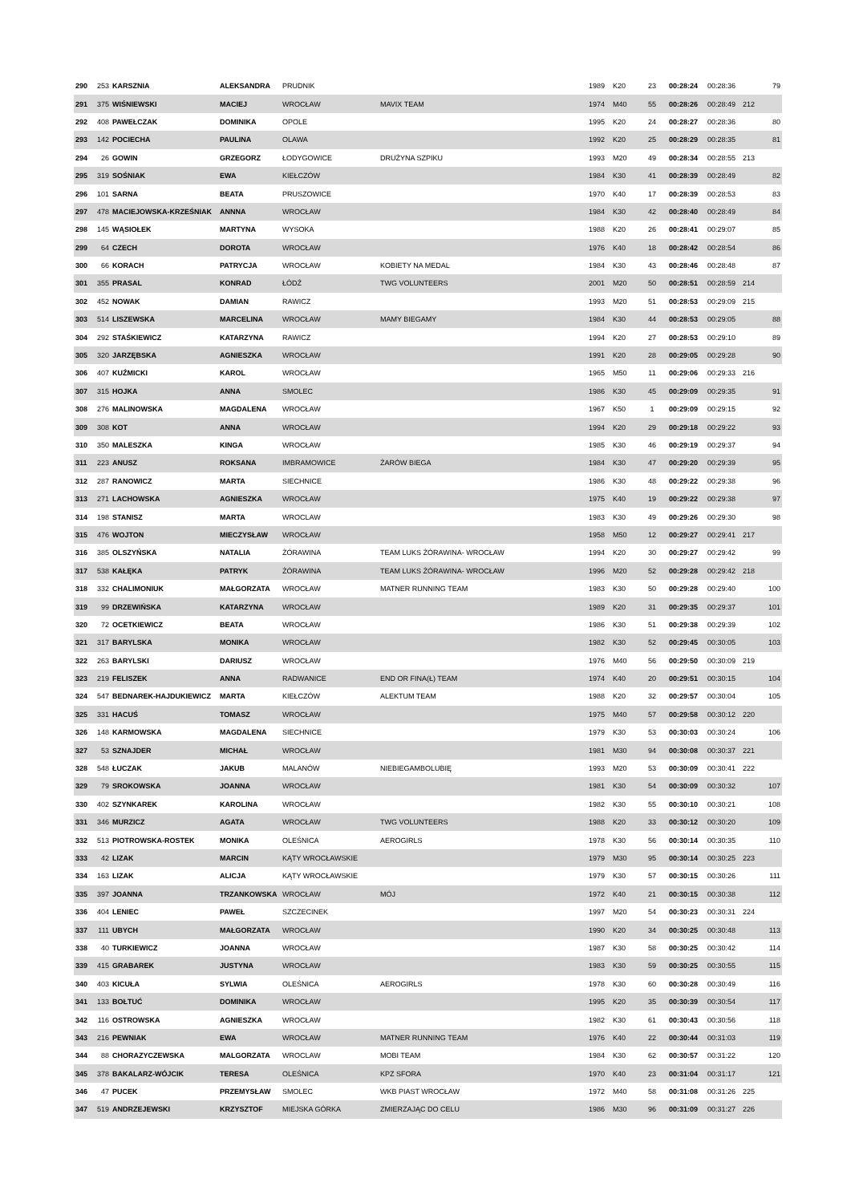| 290 | 253 | KARSZNIA | ALEKSANDRA | PRUDNIK | | 1989 | K20 | 23 | 00:28:24 | 00:28:36 | | 79 |
| 291 | 375 | WIŚNIEWSKI | MACIEJ | WROCŁAW | MAVIX TEAM | 1974 | M40 | 55 | 00:28:26 | 00:28:49 | 212 | |
| 292 | 408 | PAWEŁCZAK | DOMINIKA | OPOLE | | 1995 | K20 | 24 | 00:28:27 | 00:28:36 | | 80 |
| 293 | 142 | POCIECHA | PAULINA | OLAWA | | 1992 | K20 | 25 | 00:28:29 | 00:28:35 | | 81 |
| 294 | 26 | GOWIN | GRZEGORZ | ŁODYGOWICE | DRUŻYNA SZPIKU | 1993 | M20 | 49 | 00:28:34 | 00:28:55 | 213 | |
| 295 | 319 | SOŚNIAK | EWA | KIEŁCZÓW | | 1984 | K30 | 41 | 00:28:39 | 00:28:49 | | 82 |
| 296 | 101 | SARNA | BEATA | PRUSZOWICE | | 1970 | K40 | 17 | 00:28:39 | 00:28:53 | | 83 |
| 297 | 478 | MACIEJOWSKA-KRZEŚNIAK | ANNNA | WROCŁAW | | 1984 | K30 | 42 | 00:28:40 | 00:28:49 | | 84 |
| 298 | 145 | WĄSIOŁEK | MARTYNA | WYSOKA | | 1988 | K20 | 26 | 00:28:41 | 00:29:07 | | 85 |
| 299 | 64 | CZECH | DOROTA | WROCŁAW | | 1976 | K40 | 18 | 00:28:42 | 00:28:54 | | 86 |
| 300 | 66 | KORACH | PATRYCJA | WROCŁAW | KOBIETY NA MEDAL | 1984 | K30 | 43 | 00:28:46 | 00:28:48 | | 87 |
| 301 | 355 | PRASAL | KONRAD | ŁÓDŹ | TWG VOLUNTEERS | 2001 | M20 | 50 | 00:28:51 | 00:28:59 | 214 | |
| 302 | 452 | NOWAK | DAMIAN | RAWICZ | | 1993 | M20 | 51 | 00:28:53 | 00:29:09 | 215 | |
| 303 | 514 | LISZEWSKA | MARCELINA | WROCŁAW | MAMY BIEGAMY | 1984 | K30 | 44 | 00:28:53 | 00:29:05 | | 88 |
| 304 | 292 | STAŚKIEWICZ | KATARZYNA | RAWICZ | | 1994 | K20 | 27 | 00:28:53 | 00:29:10 | | 89 |
| 305 | 320 | JARZĘBSKA | AGNIESZKA | WROCŁAW | | 1991 | K20 | 28 | 00:29:05 | 00:29:28 | | 90 |
| 306 | 407 | KUŹMICKI | KAROL | WROCŁAW | | 1965 | M50 | 11 | 00:29:06 | 00:29:33 | 216 | |
| 307 | 315 | HOJKA | ANNA | SMOLEC | | 1986 | K30 | 45 | 00:29:09 | 00:29:35 | | 91 |
| 308 | 276 | MALINOWSKA | MAGDALENA | WROCŁAW | | 1967 | K50 | 1 | 00:29:09 | 00:29:15 | | 92 |
| 309 | 308 | KOT | ANNA | WROCŁAW | | 1994 | K20 | 29 | 00:29:18 | 00:29:22 | | 93 |
| 310 | 350 | MALESZKA | KINGA | WROCŁAW | | 1985 | K30 | 46 | 00:29:19 | 00:29:37 | | 94 |
| 311 | 223 | ANUSZ | ROKSANA | IMBRAMOWICE | ŻARÓW BIEGA | 1984 | K30 | 47 | 00:29:20 | 00:29:39 | | 95 |
| 312 | 287 | RANOWICZ | MARTA | SIECHNICE | | 1986 | K30 | 48 | 00:29:22 | 00:29:38 | | 96 |
| 313 | 271 | LACHOWSKA | AGNIESZKA | WROCŁAW | | 1975 | K40 | 19 | 00:29:22 | 00:29:38 | | 97 |
| 314 | 198 | STANISZ | MARTA | WROCLAW | | 1983 | K30 | 49 | 00:29:26 | 00:29:30 | | 98 |
| 315 | 476 | WOJTON | MIECZYSŁAW | WROCŁAW | | 1958 | M50 | 12 | 00:29:27 | 00:29:41 | 217 | |
| 316 | 385 | OLSZYŃSKA | NATALIA | ŻÓRAWINA | TEAM LUKS ŻÓRAWINA- WROCŁAW | 1994 | K20 | 30 | 00:29:27 | 00:29:42 | | 99 |
| 317 | 538 | KAŁĘKA | PATRYK | ŻÓRAWINA | TEAM LUKS ŻÓRAWINA- WROCŁAW | 1996 | M20 | 52 | 00:29:28 | 00:29:42 | 218 | |
| 318 | 332 | CHALIMONIUK | MAŁGORZATA | WROCŁAW | MATNER RUNNING TEAM | 1983 | K30 | 50 | 00:29:28 | 00:29:40 | | 100 |
| 319 | 99 | DRZEWIŃSKA | KATARZYNA | WROCŁAW | | 1989 | K20 | 31 | 00:29:35 | 00:29:37 | | 101 |
| 320 | 72 | OCETKIEWICZ | BEATA | WROCŁAW | | 1986 | K30 | 51 | 00:29:38 | 00:29:39 | | 102 |
| 321 | 317 | BARYLSKA | MONIKA | WROCŁAW | | 1982 | K30 | 52 | 00:29:45 | 00:30:05 | | 103 |
| 322 | 263 | BARYLSKI | DARIUSZ | WROCŁAW | | 1976 | M40 | 56 | 00:29:50 | 00:30:09 | 219 | |
| 323 | 219 | FELISZEK | ANNA | RADWANICE | END OR FINA(Ł) TEAM | 1974 | K40 | 20 | 00:29:51 | 00:30:15 | | 104 |
| 324 | 547 | BEDNAREK-HAJDUKIEWICZ | MARTA | KIEŁCZÓW | ALEKTUM TEAM | 1988 | K20 | 32 | 00:29:57 | 00:30:04 | | 105 |
| 325 | 331 | HACUŚ | TOMASZ | WROCŁAW | | 1975 | M40 | 57 | 00:29:58 | 00:30:12 | 220 | |
| 326 | 148 | KARMOWSKA | MAGDALENA | SIECHNICE | | 1979 | K30 | 53 | 00:30:03 | 00:30:24 | | 106 |
| 327 | 53 | SZNAJDER | MICHAŁ | WROCŁAW | | 1981 | M30 | 94 | 00:30:08 | 00:30:37 | 221 | |
| 328 | 548 | ŁUCZAK | JAKUB | MALANÓW | NIEBIEGAMBOLUBIĘ | 1993 | M20 | 53 | 00:30:09 | 00:30:41 | 222 | |
| 329 | 79 | SROKOWSKA | JOANNA | WROCŁAW | | 1981 | K30 | 54 | 00:30:09 | 00:30:32 | | 107 |
| 330 | 402 | SZYNKAREK | KAROLINA | WROCŁAW | | 1982 | K30 | 55 | 00:30:10 | 00:30:21 | | 108 |
| 331 | 346 | MURZICZ | AGATA | WROCŁAW | TWG VOLUNTEERS | 1988 | K20 | 33 | 00:30:12 | 00:30:20 | | 109 |
| 332 | 513 | PIOTROWSKA-ROSTEK | MONIKA | OLEŚNICA | AEROGIRLS | 1978 | K30 | 56 | 00:30:14 | 00:30:35 | | 110 |
| 333 | 42 | LIZAK | MARCIN | KĄTY WROCŁAWSKIE | | 1979 | M30 | 95 | 00:30:14 | 00:30:25 | 223 | |
| 334 | 163 | LIZAK | ALICJA | KĄTY WROCŁAWSKIE | | 1979 | K30 | 57 | 00:30:15 | 00:30:26 | | 111 |
| 335 | 397 | JOANNA | TRZANKOWSKA | WROCŁAW | MÓJ | 1972 | K40 | 21 | 00:30:15 | 00:30:38 | | 112 |
| 336 | 404 | LENIEC | PAWEŁ | SZCZECINEK | | 1997 | M20 | 54 | 00:30:23 | 00:30:31 | 224 | |
| 337 | 111 | UBYCH | MAŁGORZATA | WROCŁAW | | 1990 | K20 | 34 | 00:30:25 | 00:30:48 | | 113 |
| 338 | 40 | TURKIEWICZ | JOANNA | WROCŁAW | | 1987 | K30 | 58 | 00:30:25 | 00:30:42 | | 114 |
| 339 | 415 | GRABAREK | JUSTYNA | WROCŁAW | | 1983 | K30 | 59 | 00:30:25 | 00:30:55 | | 115 |
| 340 | 403 | KICUŁA | SYLWIA | OLEŚNICA | AEROGIRLS | 1978 | K30 | 60 | 00:30:28 | 00:30:49 | | 116 |
| 341 | 133 | BOŁTUĆ | DOMINIKA | WROCŁAW | | 1995 | K20 | 35 | 00:30:39 | 00:30:54 | | 117 |
| 342 | 116 | OSTROWSKA | AGNIESZKA | WROCŁAW | | 1982 | K30 | 61 | 00:30:43 | 00:30:56 | | 118 |
| 343 | 216 | PEWNIAK | EWA | WROCŁAW | MATNER RUNNING TEAM | 1976 | K40 | 22 | 00:30:44 | 00:31:03 | | 119 |
| 344 | 88 | CHORAZYCZEWSKA | MALGORZATA | WROCLAW | MOBI TEAM | 1984 | K30 | 62 | 00:30:57 | 00:31:22 | | 120 |
| 345 | 378 | BAKALARZ-WÓJCIK | TERESA | OLEŚNICA | KPZ SFORA | 1970 | K40 | 23 | 00:31:04 | 00:31:17 | | 121 |
| 346 | 47 | PUCEK | PRZEMYSŁAW | SMOLEC | WKB PIAST WROCŁAW | 1972 | M40 | 58 | 00:31:08 | 00:31:26 | 225 | |
| 347 | 519 | ANDRZEJEWSKI | KRZYSZTOF | MIEJSKA GÓRKA | ZMIERZAJĄC DO CELU | 1986 | M30 | 96 | 00:31:09 | 00:31:27 | 226 | |